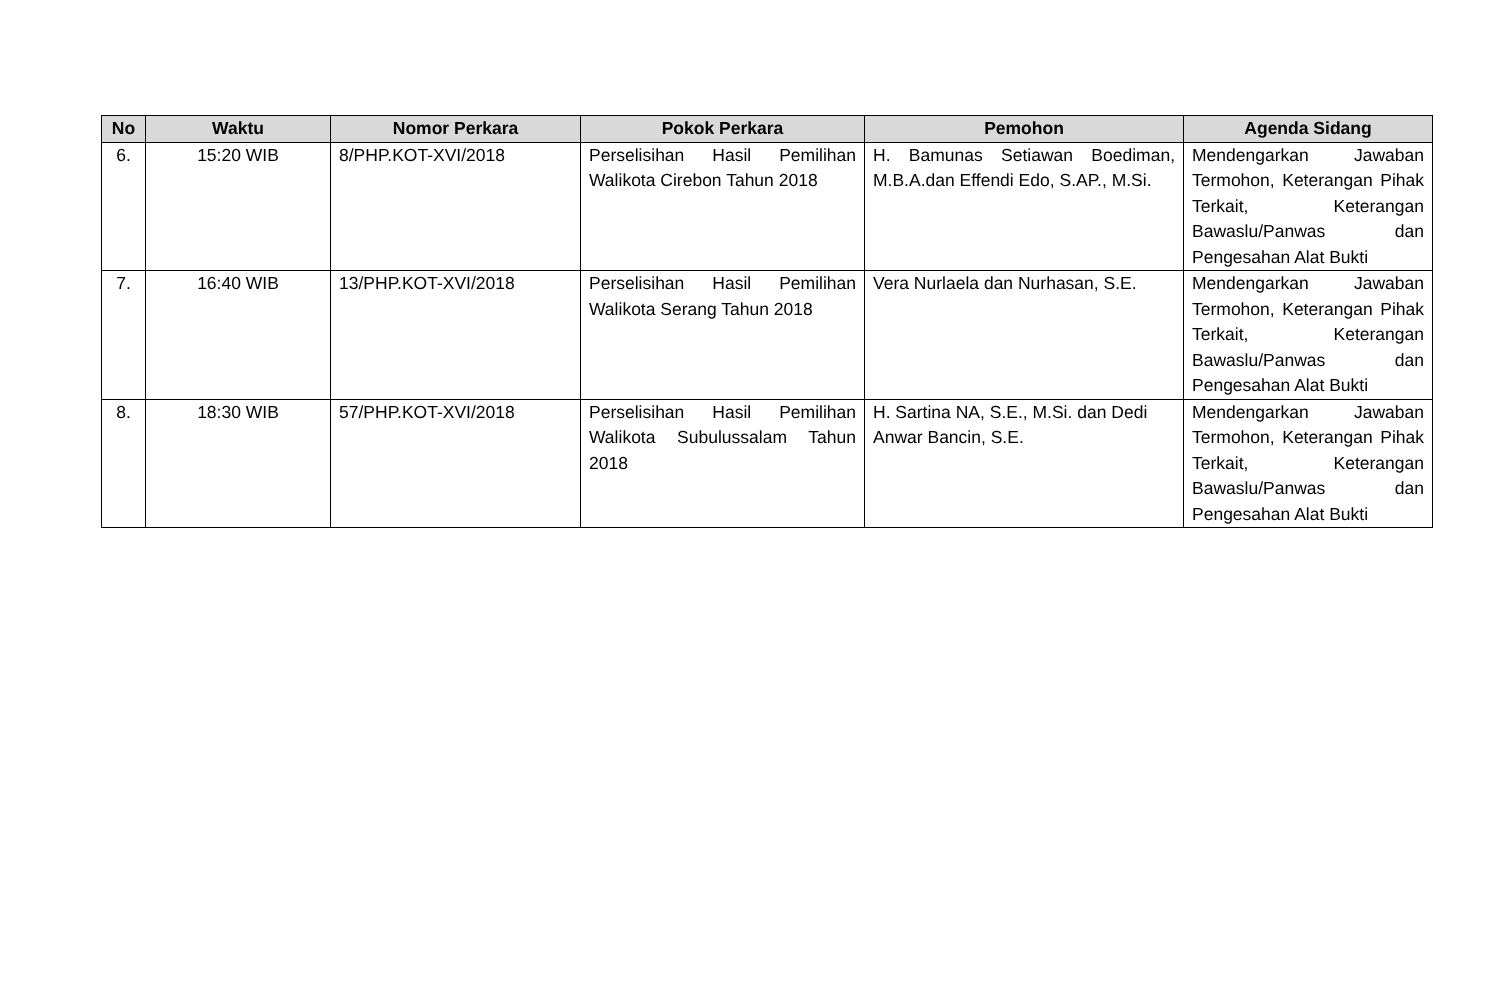| No | Waktu | Nomor Perkara | Pokok Perkara | Pemohon | Agenda Sidang |
| --- | --- | --- | --- | --- | --- |
| 6. | 15:20 WIB | 8/PHP.KOT-XVI/2018 | Perselisihan Hasil Pemilihan Walikota Cirebon Tahun 2018 | H. Bamunas Setiawan Boediman, M.B.A.dan Effendi Edo, S.AP., M.Si. | Mendengarkan Jawaban Termohon, Keterangan Pihak Terkait, Keterangan Bawaslu/Panwas dan Pengesahan Alat Bukti |
| 7. | 16:40 WIB | 13/PHP.KOT-XVI/2018 | Perselisihan Hasil Pemilihan Walikota Serang Tahun 2018 | Vera Nurlaela dan Nurhasan, S.E. | Mendengarkan Jawaban Termohon, Keterangan Pihak Terkait, Keterangan Bawaslu/Panwas dan Pengesahan Alat Bukti |
| 8. | 18:30 WIB | 57/PHP.KOT-XVI/2018 | Perselisihan Hasil Pemilihan Walikota Subulussalam Tahun 2018 | H. Sartina NA, S.E., M.Si. dan Dedi Anwar Bancin, S.E. | Mendengarkan Jawaban Termohon, Keterangan Pihak Terkait, Keterangan Bawaslu/Panwas dan Pengesahan Alat Bukti |